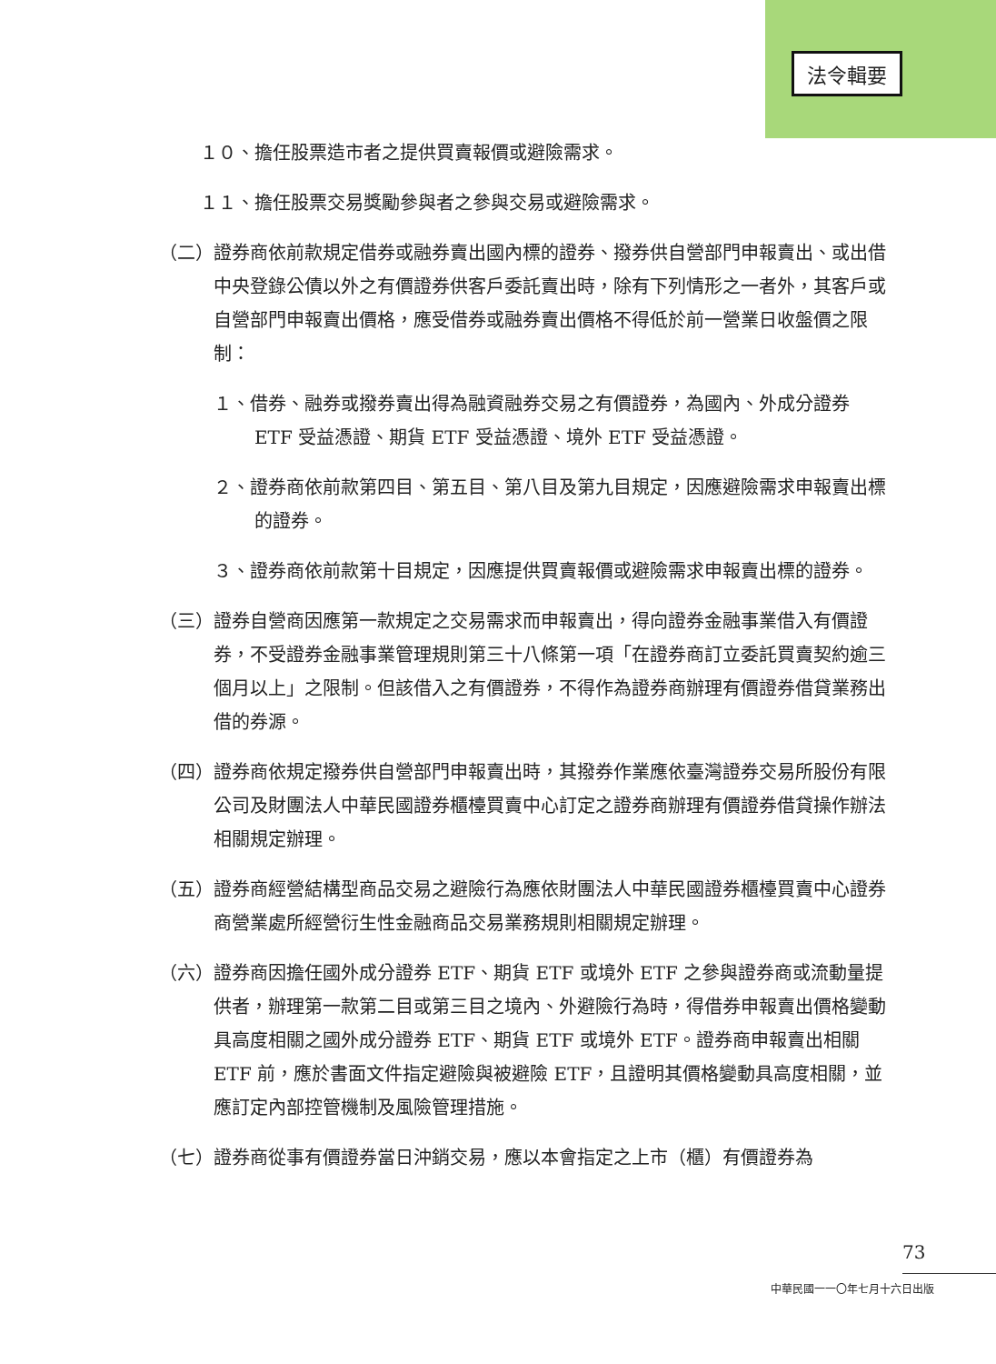法令輯要
１０、擔任股票造市者之提供買賣報價或避險需求。
１１、擔任股票交易獎勵參與者之參與交易或避險需求。
（二）證券商依前款規定借券或融券賣出國內標的證券、撥券供自營部門申報賣出、或出借中央登錄公債以外之有價證券供客戶委託賣出時，除有下列情形之一者外，其客戶或自營部門申報賣出價格，應受借券或融券賣出價格不得低於前一營業日收盤價之限制：
１、借券、融券或撥券賣出得為融資融券交易之有價證券，為國內、外成分證券 ETF 受益憑證、期貨 ETF 受益憑證、境外 ETF 受益憑證。
２、證券商依前款第四目、第五目、第八目及第九目規定，因應避險需求申報賣出標的證券。
３、證券商依前款第十目規定，因應提供買賣報價或避險需求申報賣出標的證券。
（三）證券自營商因應第一款規定之交易需求而申報賣出，得向證券金融事業借入有價證券，不受證券金融事業管理規則第三十八條第一項「在證券商訂立委託買賣契約逾三個月以上」之限制。但該借入之有價證券，不得作為證券商辦理有價證券借貸業務出借的券源。
（四）證券商依規定撥券供自營部門申報賣出時，其撥券作業應依臺灣證券交易所股份有限公司及財團法人中華民國證券櫃檯買賣中心訂定之證券商辦理有價證券借貸操作辦法相關規定辦理。
（五）證券商經營結構型商品交易之避險行為應依財團法人中華民國證券櫃檯買賣中心證券商營業處所經營衍生性金融商品交易業務規則相關規定辦理。
（六）證券商因擔任國外成分證券 ETF、期貨 ETF 或境外 ETF 之參與證券商或流動量提供者，辦理第一款第二目或第三目之境內、外避險行為時，得借券申報賣出價格變動具高度相關之國外成分證券 ETF、期貨 ETF 或境外 ETF。證券商申報賣出相關 ETF 前，應於書面文件指定避險與被避險 ETF，且證明其價格變動具高度相關，並應訂定內部控管機制及風險管理措施。
（七）證券商從事有價證券當日沖銷交易，應以本會指定之上市（櫃）有價證券為
73
中華民國一一〇年七月十六日出版